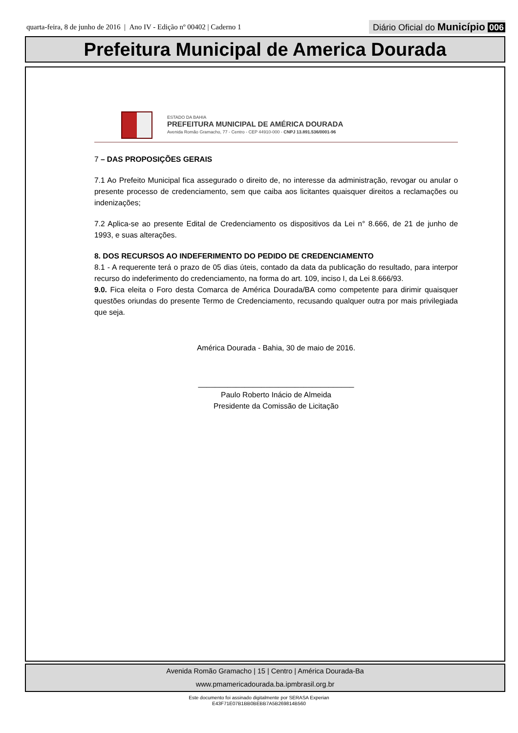quarta-feira, 8 de junho de 2016 | Ano IV - Edição nº 00402 | Caderno 1
Diário Oficial do Município 006
Prefeitura Municipal de America Dourada
ESTADO DA BAHIA
PREFEITURA MUNICIPAL DE AMÉRICA DOURADA
Avenida Romão Gramacho, 77 - Centro - CEP 44910-000 - CNPJ 13.891.536/0001-96
7 – DAS PROPOSIÇÕES GERAIS
7.1 Ao Prefeito Municipal fica assegurado o direito de, no interesse da administração, revogar ou anular o presente processo de credenciamento, sem que caiba aos licitantes quaisquer direitos a reclamações ou indenizações;
7.2 Aplica-se ao presente Edital de Credenciamento os dispositivos da Lei n° 8.666, de 21 de junho de 1993, e suas alterações.
8. DOS RECURSOS AO INDEFERIMENTO DO PEDIDO DE CREDENCIAMENTO
8.1 - A requerente terá o prazo de 05 dias úteis, contado da data da publicação do resultado, para interpor recurso do indeferimento do credenciamento, na forma do art. 109, inciso I, da Lei 8.666/93.
9.0. Fica eleita o Foro desta Comarca de América Dourada/BA como competente para dirimir quaisquer questões oriundas do presente Termo de Credenciamento, recusando qualquer outra por mais privilegiada que seja.
América Dourada - Bahia, 30 de maio de 2016.
_____________________________________
Paulo Roberto Inácio de Almeida
Presidente da Comissão de Licitação
Avenida Romão Gramacho | 15 | Centro | América Dourada-Ba
www.pmamericadourada.ba.ipmbrasil.org.br
Este documento foi assinado digitalmente por SERASA Experian
E43F71E07B1BB0BEBB7A5B269814B560